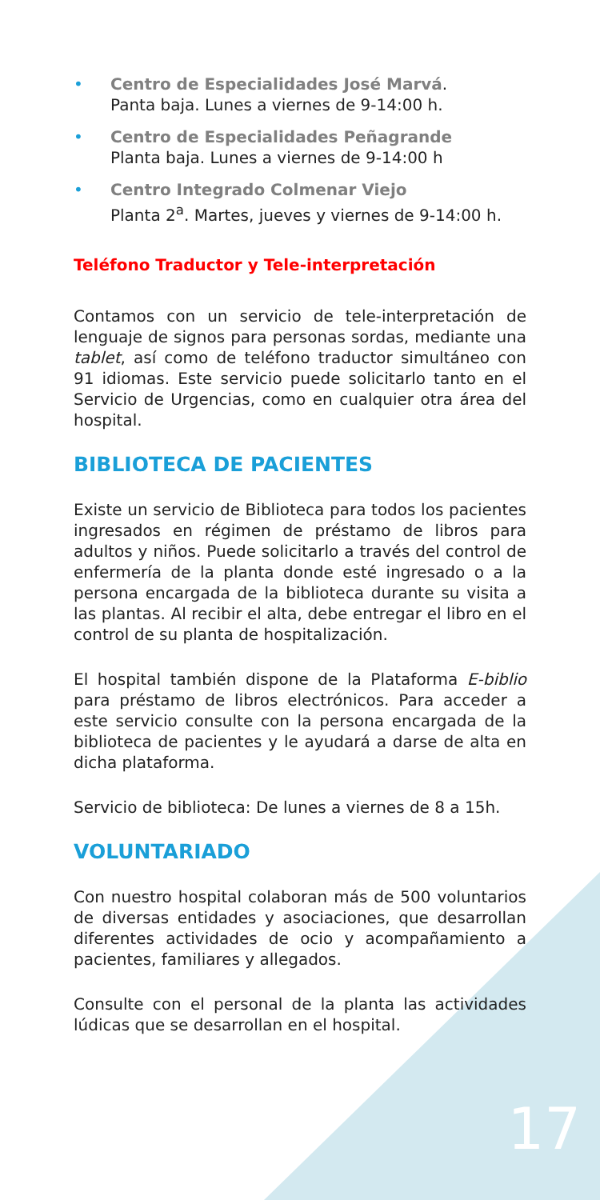• Centro de Especialidades José Marvá.
Panta baja. Lunes a viernes de 9-14:00 h.
• Centro de Especialidades Peñagrande
Planta baja. Lunes a viernes de 9-14:00 h
• Centro Integrado Colmenar Viejo
Planta 2<sup>a</sup>. Martes, jueves y viernes de 9-14:00 h.
Teléfono Traductor y Tele-interpretación
Contamos con un servicio de tele-interpretación de lenguaje de signos para personas sordas, mediante una tablet, así como de teléfono traductor simultáneo con 91 idiomas. Este servicio puede solicitarlo tanto en el Servicio de Urgencias, como en cualquier otra área del hospital.
BIBLIOTECA DE PACIENTES
Existe un servicio de Biblioteca para todos los pacientes ingresados en régimen de préstamo de libros para adultos y niños. Puede solicitarlo a través del control de enfermería de la planta donde esté ingresado o a la persona encargada de la biblioteca durante su visita a las plantas. Al recibir el alta, debe entregar el libro en el control de su planta de hospitalización.
El hospital también dispone de la Plataforma E-biblio para préstamo de libros electrónicos. Para acceder a este servicio consulte con la persona encargada de la biblioteca de pacientes y le ayudará a darse de alta en dicha plataforma.
Servicio de biblioteca: De lunes a viernes de 8 a 15h.
VOLUNTARIADO
Con nuestro hospital colaboran más de 500 voluntarios de diversas entidades y asociaciones, que desarrollan diferentes actividades de ocio y acompañamiento a pacientes, familiares y allegados.
Consulte con el personal de la planta las actividades lúdicas que se desarrollan en el hospital.
17